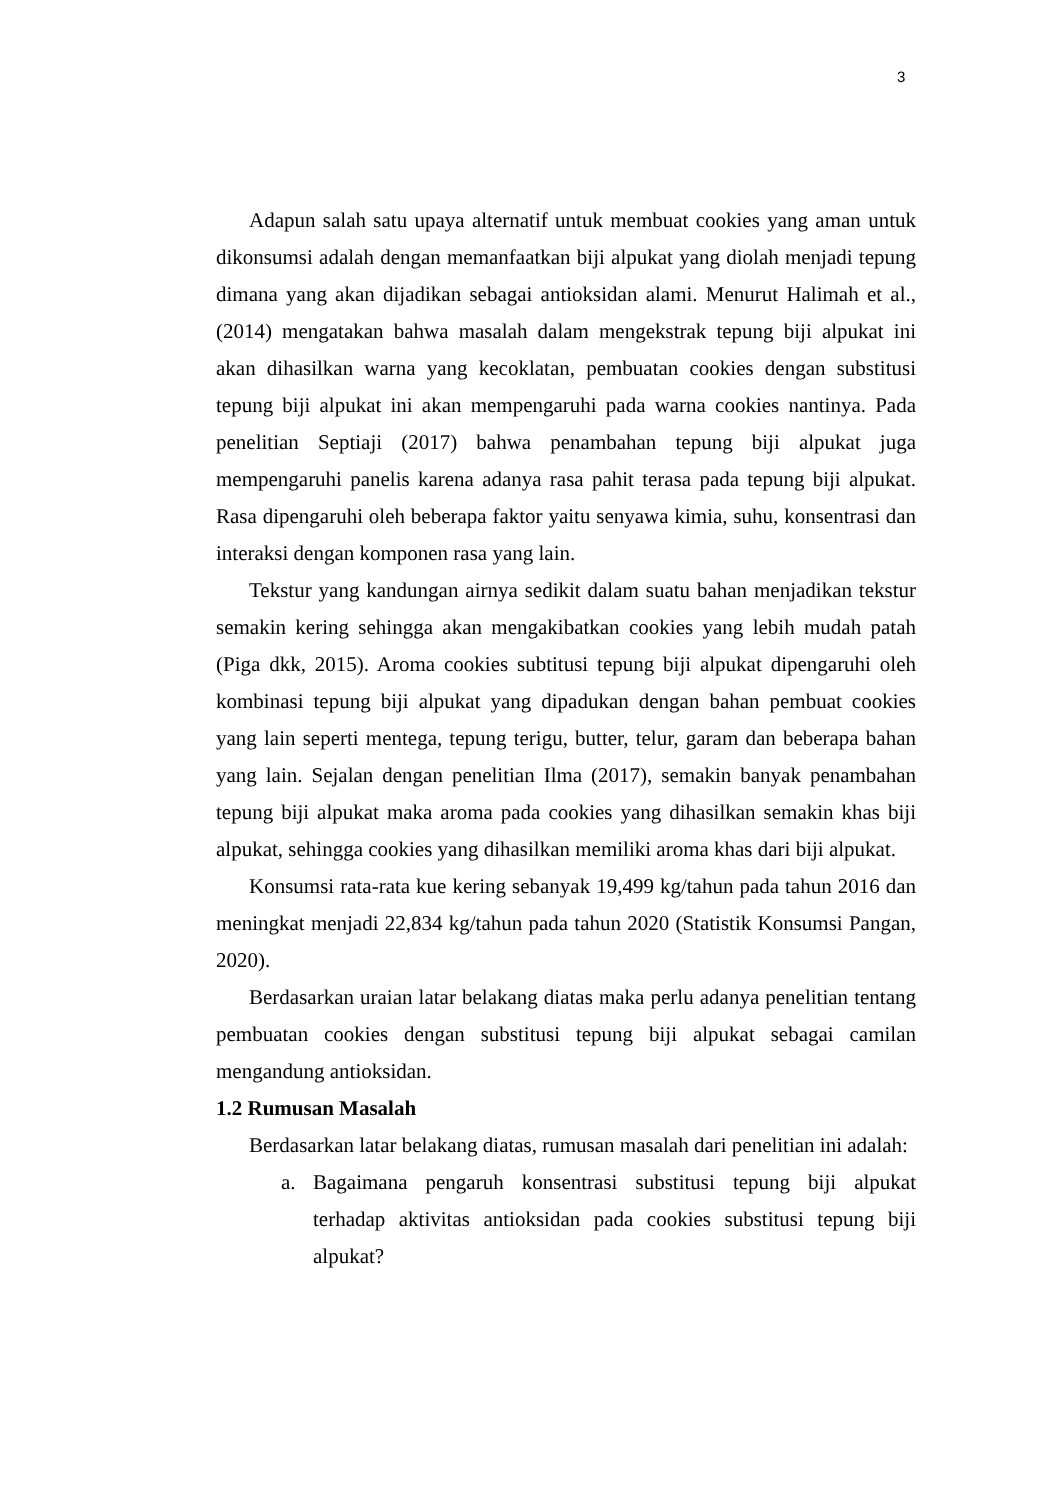3
Adapun salah satu upaya alternatif untuk membuat cookies yang aman untuk dikonsumsi adalah dengan memanfaatkan biji alpukat yang diolah menjadi tepung dimana yang akan dijadikan sebagai antioksidan alami. Menurut Halimah et al., (2014) mengatakan bahwa masalah dalam mengekstrak tepung biji alpukat ini akan dihasilkan warna yang kecoklatan, pembuatan cookies dengan substitusi tepung biji alpukat ini akan mempengaruhi pada warna cookies nantinya. Pada penelitian Septiaji (2017) bahwa penambahan tepung biji alpukat juga mempengaruhi panelis karena adanya rasa pahit terasa pada tepung biji alpukat. Rasa dipengaruhi oleh beberapa faktor yaitu senyawa kimia, suhu, konsentrasi dan interaksi dengan komponen rasa yang lain.
Tekstur yang kandungan airnya sedikit dalam suatu bahan menjadikan tekstur semakin kering sehingga akan mengakibatkan cookies yang lebih mudah patah (Piga dkk, 2015). Aroma cookies subtitusi tepung biji alpukat dipengaruhi oleh kombinasi tepung biji alpukat yang dipadukan dengan bahan pembuat cookies yang lain seperti mentega, tepung terigu, butter, telur, garam dan beberapa bahan yang lain. Sejalan dengan penelitian Ilma (2017), semakin banyak penambahan tepung biji alpukat maka aroma pada cookies yang dihasilkan semakin khas biji alpukat, sehingga cookies yang dihasilkan memiliki aroma khas dari biji alpukat.
Konsumsi rata-rata kue kering sebanyak 19,499 kg/tahun pada tahun 2016 dan meningkat menjadi 22,834 kg/tahun pada tahun 2020 (Statistik Konsumsi Pangan, 2020).
Berdasarkan uraian latar belakang diatas maka perlu adanya penelitian tentang pembuatan cookies dengan substitusi tepung biji alpukat sebagai camilan mengandung antioksidan.
1.2 Rumusan Masalah
Berdasarkan latar belakang diatas, rumusan masalah dari penelitian ini adalah:
a. Bagaimana pengaruh konsentrasi substitusi tepung biji alpukat terhadap aktivitas antioksidan pada cookies substitusi tepung biji alpukat?